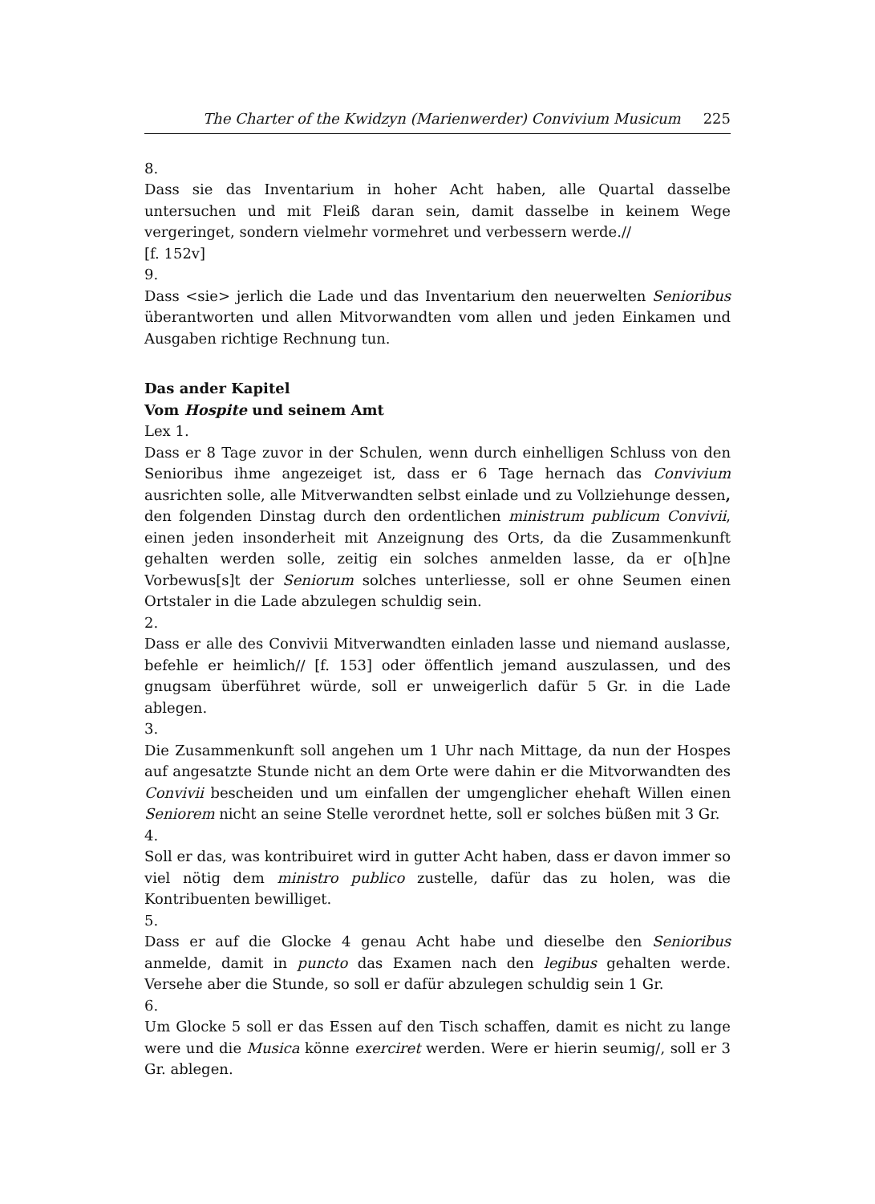The Charter of the Kwidzyn (Marienwerder) Convivium Musicum 225
8.
Dass sie das Inventarium in hoher Acht haben, alle Quartal dasselbe untersuchen und mit Fleiß daran sein, damit dasselbe in keinem Wege vergeringet, sondern vielmehr vormehret und verbessern werde.//
[f. 152v]
9.
Dass <sie> jerlich die Lade und das Inventarium den neuerwelten Senioribus überantworten und allen Mitvorwandten vom allen und jeden Einkamen und Ausgaben richtige Rechnung tun.
Das ander Kapitel
Vom Hospite und seinem Amt
Lex 1.
Dass er 8 Tage zuvor in der Schulen, wenn durch einhelligen Schluss von den Senioribus ihme angezeiget ist, dass er 6 Tage hernach das Convivium ausrichten solle, alle Mitverwandten selbst einlade und zu Vollziehunge dessen, den folgenden Dinstag durch den ordentlichen ministrum publicum Convivii, einen jeden insonderheit mit Anzeignung des Orts, da die Zusammenkunft gehalten werden solle, zeitig ein solches anmelden lasse, da er o[h]ne Vorbewus[s]t der Seniorum solches unterliesse, soll er ohne Seumen einen Ortstaler in die Lade abzulegen schuldig sein.
2.
Dass er alle des Convivii Mitverwandten einladen lasse und niemand auslasse, befehle er heimlich// [f. 153] oder öffentlich jemand auszulassen, und des gnugsam überführet würde, soll er unweigerlich dafür 5 Gr. in die Lade ablegen.
3.
Die Zusammenkunft soll angehen um 1 Uhr nach Mittage, da nun der Hospes auf angesatzte Stunde nicht an dem Orte were dahin er die Mitvorwandten des Convivii bescheiden und um einfallen der umgenglicher ehehaft Willen einen Seniorem nicht an seine Stelle verordnet hette, soll er solches büßen mit 3 Gr.
4.
Soll er das, was kontribuiret wird in gutter Acht haben, dass er davon immer so viel nötig dem ministro publico zustelle, dafür das zu holen, was die Kontribuenten bewilliget.
5.
Dass er auf die Glocke 4 genau Acht habe und dieselbe den Senioribus anmelde, damit in puncto das Examen nach den legibus gehalten werde. Versehe aber die Stunde, so soll er dafür abzulegen schuldig sein 1 Gr.
6.
Um Glocke 5 soll er das Essen auf den Tisch schaffen, damit es nicht zu lange were und die Musica könne exerciret werden. Were er hierin seumig/, soll er 3 Gr. ablegen.